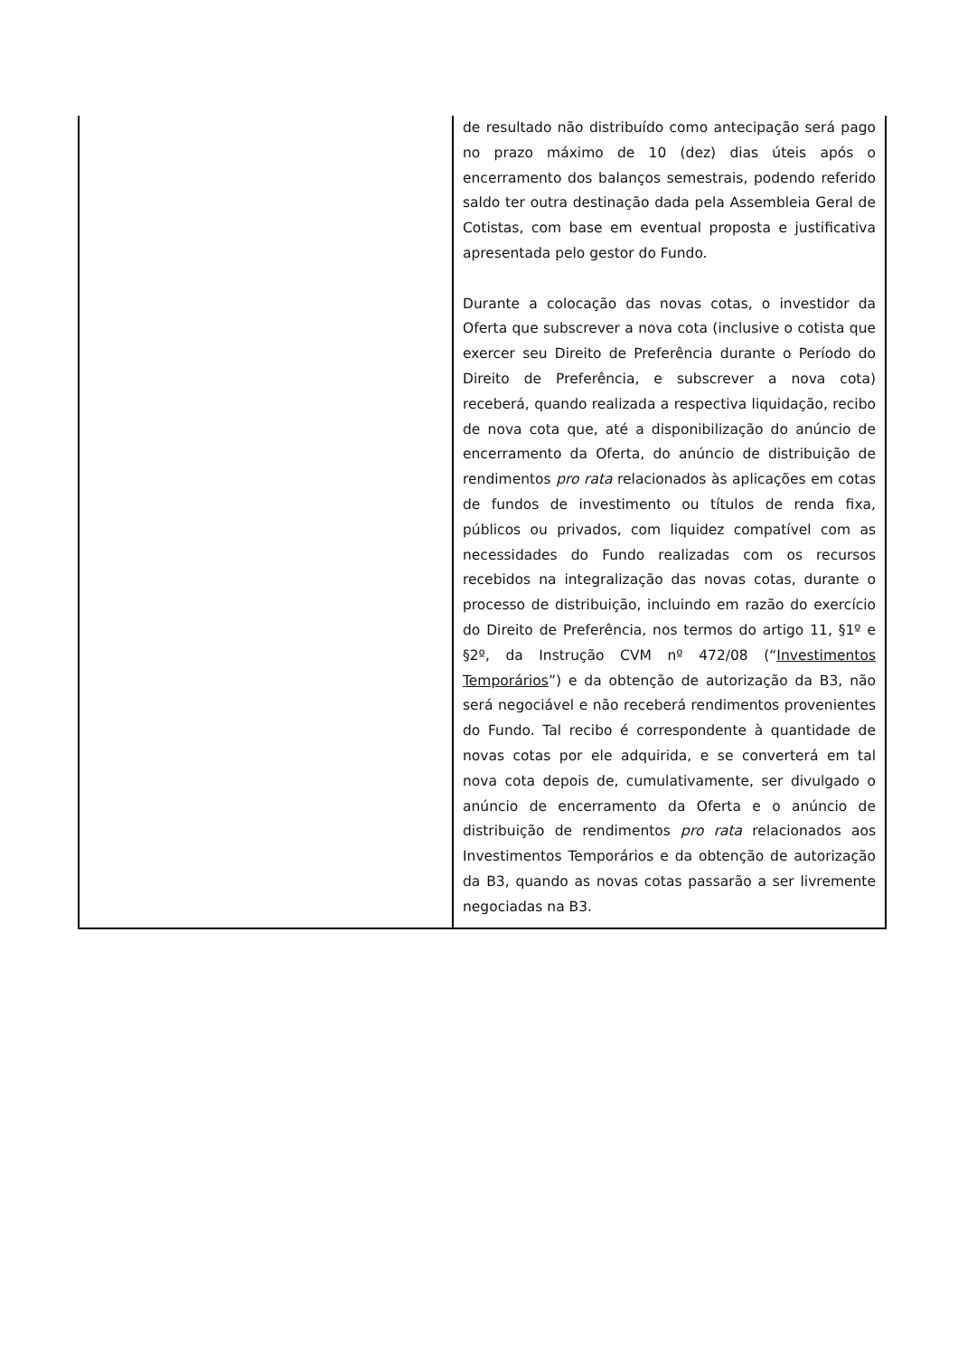| | de resultado não distribuído como antecipação será pago no prazo máximo de 10 (dez) dias úteis após o encerramento dos balanços semestrais, podendo referido saldo ter outra destinação dada pela Assembleia Geral de Cotistas, com base em eventual proposta e justificativa apresentada pelo gestor do Fundo. Durante a colocação das novas cotas, o investidor da Oferta que subscrever a nova cota (inclusive o cotista que exercer seu Direito de Preferência durante o Período do Direito de Preferência, e subscrever a nova cota) receberá, quando realizada a respectiva liquidação, recibo de nova cota que, até a disponibilização do anúncio de encerramento da Oferta, do anúncio de distribuição de rendimentos pro rata relacionados às aplicações em cotas de fundos de investimento ou títulos de renda fixa, públicos ou privados, com liquidez compatível com as necessidades do Fundo realizadas com os recursos recebidos na integralização das novas cotas, durante o processo de distribuição, incluindo em razão do exercício do Direito de Preferência, nos termos do artigo 11, §1º e §2º, da Instrução CVM nº 472/08 (“ Investimentos Temporários ”) e da obtenção de autorização da B3, não será negociável e não receberá rendimentos provenientes do Fundo. Tal recibo é correspondente à quantidade de novas cotas por ele adquirida, e se converterá em tal nova cota depois de, cumulativamente, ser divulgado o anúncio de encerramento da Oferta e o anúncio de distribuição de rendimentos pro rata relacionados aos Investimentos Temporários e da obtenção de autorização da B3, quando as novas cotas passarão a ser livremente negociadas na B3. |